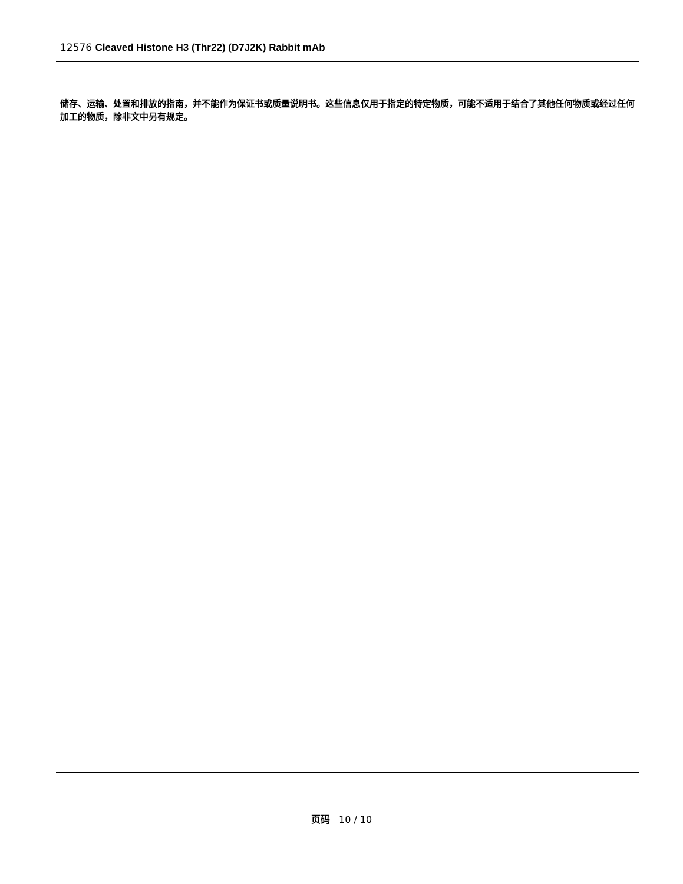12576 Cleaved Histone H3 (Thr22) (D7J2K) Rabbit mAb
储存、运输、处置和排放的指南，并不能作为保证书或质量说明书。这些信息仅用于指定的特定物质，可能不适用于结合了其他任何物质或经过任何加工的物质，除非文中另有规定。
页码 10 / 10